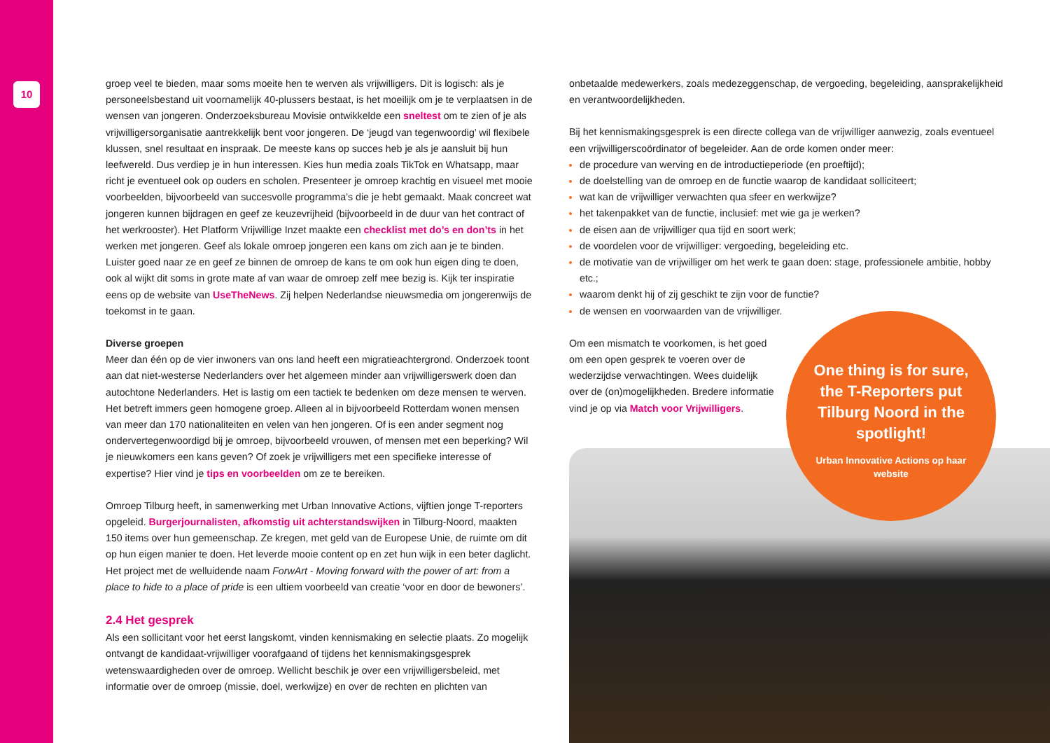10
groep veel te bieden, maar soms moeite hen te werven als vrijwilligers. Dit is logisch: als je personeelsbestand uit voornamelijk 40-plussers bestaat, is het moeilijk om je te verplaatsen in de wensen van jongeren. Onderzoeksbureau Movisie ontwikkelde een sneltest om te zien of je als vrijwilligersorganisatie aantrekkelijk bent voor jongeren. De ‘jeugd van tegenwoordig’ wil flexibele klussen, snel resultaat en inspraak. De meeste kans op succes heb je als je aansluit bij hun leefwereld. Dus verdiep je in hun interessen. Kies hun media zoals TikTok en Whatsapp, maar richt je eventueel ook op ouders en scholen. Presenteer je omroep krachtig en visueel met mooie voorbeelden, bijvoorbeeld van succesvolle programma’s die je hebt gemaakt. Maak concreet wat jongeren kunnen bijdragen en geef ze keuzevrijheid (bijvoorbeeld in de duur van het contract of het werkrooster). Het Platform Vrijwillige Inzet maakte een checklist met do’s en don’ts in het werken met jongeren. Geef als lokale omroep jongeren een kans om zich aan je te binden. Luister goed naar ze en geef ze binnen de omroep de kans te om ook hun eigen ding te doen, ook al wijkt dit soms in grote mate af van waar de omroep zelf mee bezig is. Kijk ter inspiratie eens op de website van UseTheNews. Zij helpen Nederlandse nieuwsmedia om jongerenwijs de toekomst in te gaan.
Diverse groepen
Meer dan één op de vier inwoners van ons land heeft een migratieachtergrond. Onderzoek toont aan dat niet-westerse Nederlanders over het algemeen minder aan vrijwilligerswerk doen dan autochtone Nederlanders. Het is lastig om een tactiek te bedenken om deze mensen te werven. Het betreft immers geen homogene groep. Alleen al in bijvoorbeeld Rotterdam wonen mensen van meer dan 170 nationaliteiten en velen van hen jongeren. Of is een ander segment nog ondervertegenwoordigd bij je omroep, bijvoorbeeld vrouwen, of mensen met een beperking? Wil je nieuwkomers een kans geven? Of zoek je vrijwilligers met een specifieke interesse of expertise? Hier vind je tips en voorbeelden om ze te bereiken.
Omroep Tilburg heeft, in samenwerking met Urban Innovative Actions, vijftien jonge T-reporters opgeleid. Burgerjournalisten, afkomstig uit achterstandswijken in Tilburg-Noord, maakten 150 items over hun gemeenschap. Ze kregen, met geld van de Europese Unie, de ruimte om dit op hun eigen manier te doen. Het leverde mooie content op en zet hun wijk in een beter daglicht. Het project met de welluidende naam ForwArt - Moving forward with the power of art: from a place to hide to a place of pride is een ultiem voorbeeld van creatie ‘voor en door de bewoners’.
2.4 Het gesprek
Als een sollicitant voor het eerst langskomt, vinden kennismaking en selectie plaats. Zo mogelijk ontvangt de kandidaat-vrijwilliger voorafgaand of tijdens het kennismakingsgesprek wetenswaardigheden over de omroep. Wellicht beschik je over een vrijwilligersbeleid, met informatie over de omroep (missie, doel, werkwijze) en over de rechten en plichten van
onbetaalde medewerkers, zoals medezeggenschap, de vergoeding, begeleiding, aansprakelijkheid en verantwoordelijkheden.
Bij het kennismakingsgesprek is een directe collega van de vrijwilliger aanwezig, zoals eventueel een vrijwilligerscoördinator of begeleider. Aan de orde komen onder meer:
de procedure van werving en de introductieperiode (en proeftijd);
de doelstelling van de omroep en de functie waarop de kandidaat solliciteert;
wat kan de vrijwilliger verwachten qua sfeer en werkwijze?
het takenpakket van de functie, inclusief: met wie ga je werken?
de eisen aan de vrijwilliger qua tijd en soort werk;
de voordelen voor de vrijwilliger: vergoeding, begeleiding etc.
de motivatie van de vrijwilliger om het werk te gaan doen: stage, professionele ambitie, hobby etc.;
waarom denkt hij of zij geschikt te zijn voor de functie?
de wensen en voorwaarden van de vrijwilliger.
Om een mismatch te voorkomen, is het goed om een open gesprek te voeren over de wederzijdse verwachtingen. Wees duidelijk over de (on)mogelijkheden. Bredere informatie vind je op via Match voor Vrijwilligers.
One thing is for sure, the T-Reporters put Tilburg Noord in the spotlight!
Urban Innovative Actions op haar website